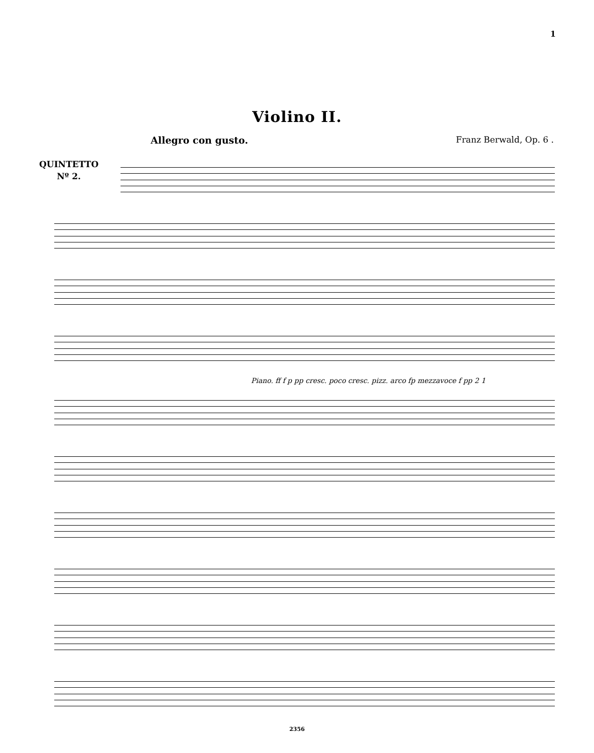1
Violino II.
Allegro con gusto. Franz Berwald, Op. 6 .
QUINTETTO
Nº 2.
Piano. ff f p pp cresc. poco cresc. pizz. arco fp mezzavoce f pp 2 1
2356